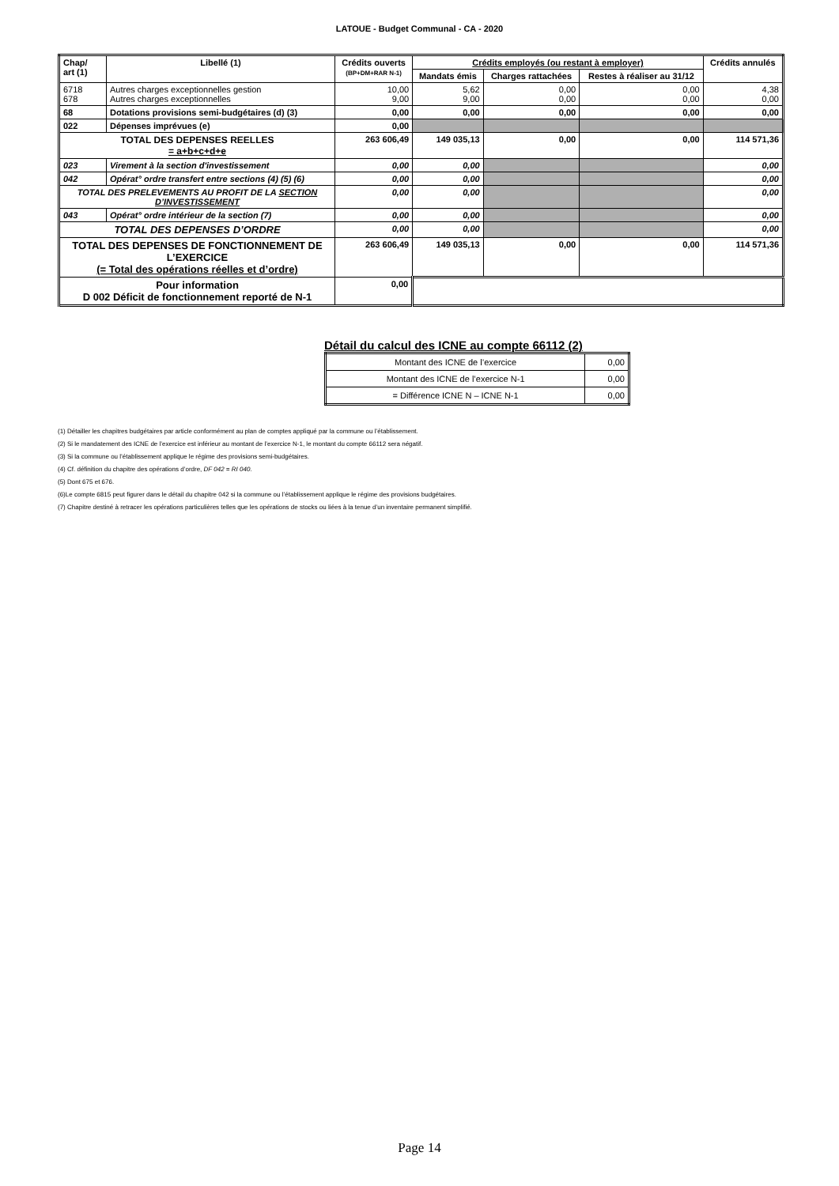LATOUE - Budget Communal - CA - 2020
| Chap/ art (1) | Libellé (1) | Crédits ouverts (BP+DM+RAR N-1) | Crédits employés (ou restant à employer) | | | Crédits annulés |
| --- | --- | --- | --- | --- | --- | --- |
| | | | Mandats émis | Charges rattachées | Restes à réaliser au 31/12 | |
| 6718 678 | Autres charges exceptionnelles gestion Autres charges exceptionnelles | 10,00 9,00 | 5,62 9,00 | 0,00 0,00 | 0,00 0,00 | 4,38 0,00 |
| 68 | Dotations provisions semi-budgétaires (d) (3) | 0,00 | 0,00 | 0,00 | 0,00 | 0,00 |
| 022 | Dépenses imprévues (e) | 0,00 | | | | |
| TOTAL DES DEPENSES REELLES = a+b+c+d+e | | 263 606,49 | 149 035,13 | 0,00 | 0,00 | 114 571,36 |
| 023 | Virement à la section d'investissement | 0,00 | 0,00 | | | 0,00 |
| 042 | Opérat° ordre transfert entre sections (4) (5) (6) | 0,00 | 0,00 | | | 0,00 |
| TOTAL DES PRELEVEMENTS AU PROFIT DE LA SECTION D’INVESTISSEMENT | | 0,00 | 0,00 | | | 0,00 |
| 043 | Opérat° ordre intérieur de la section (7) | 0,00 | 0,00 | | | 0,00 |
| TOTAL DES DEPENSES D’ORDRE | | 0,00 | 0,00 | | | 0,00 |
| TOTAL DES DEPENSES DE FONCTIONNEMENT DE L’EXERCICE (= Total des opérations réelles et d’ordre) | | 263 606,49 | 149 035,13 | 0,00 | 0,00 | 114 571,36 |
| Pour information D 002 Déficit de fonctionnement reporté de N-1 | | 0,00 | | | | |
Détail du calcul des ICNE au compte 66112 (2)
| Montant des ICNE de l’exercice | 0,00 |
| Montant des ICNE de l’exercice N-1 | 0,00 |
| = Différence ICNE N – ICNE N-1 | 0,00 |
(1) Détailler les chapitres budgétaires par article conformément au plan de comptes appliqué par la commune ou l’établissement.
(2) Si le mandatement des ICNE de l’exercice est inférieur au montant de l’exercice N-1, le montant du compte 66112 sera négatif.
(3) Si la commune ou l’établissement applique le régime des provisions semi-budgétaires.
(4) Cf. définition du chapitre des opérations d’ordre, DF 042 = RI 040.
(5) Dont 675 et 676.
(6)Le compte 6815 peut figurer dans le détail du chapitre 042 si la commune ou l’établissement applique le régime des provisions budgétaires.
(7) Chapitre destiné à retracer les opérations particulières telles que les opérations de stocks ou liées à la tenue d’un inventaire permanent simplifié.
Page 14